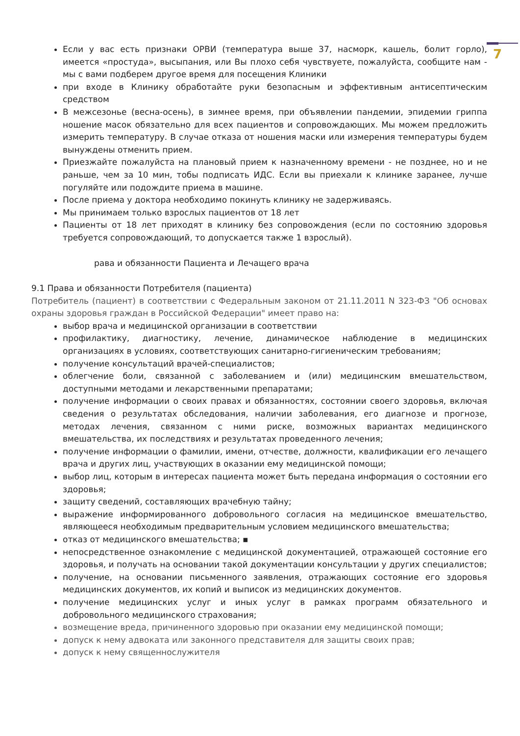7
Если у вас есть признаки ОРВИ (температура выше 37, насморк, кашель, болит горло), имеется «простуда», высыпания, или Вы плохо себя чувствуете, пожалуйста, сообщите нам - мы с вами подберем другое время для посещения Клиники
при входе в Клинику обработайте руки безопасным и эффективным антисептическим средством
В межсезонье (весна-осень), в зимнее время, при объявлении пандемии, эпидемии гриппа ношение масок обязательно для всех пациентов и сопровождающих. Мы можем предложить измерить температуру. В случае отказа от ношения маски или измерения температуры будем вынуждены отменить прием.
Приезжайте пожалуйста на плановый прием к назначенному времени - не позднее, но и не раньше, чем за 10 мин, тобы подписать ИДС. Если вы приехали к клинике заранее, лучше погуляйте или подождите приема в машине.
После приема у доктора необходимо покинуть клинику не задерживаясь.
Мы принимаем только взрослых пациентов от 18 лет
Пациенты от 18 лет приходят в клинику без сопровождения (если по состоянию здоровья требуется сопровождающий, то допускается также 1 взрослый).
рава и обязанности Пациента и Лечащего врача
9.1 Права и обязанности Потребителя (пациента)
Потребитель (пациент) в соответствии с Федеральным законом от 21.11.2011 N 323-ФЗ "Об основах охраны здоровья граждан в Российской Федерации" имеет право на:
выбор врача и медицинской организации в соответствии
профилактику, диагностику, лечение, динамическое наблюдение в медицинских организациях в условиях, соответствующих санитарно-гигиеническим требованиям;
получение консультаций врачей-специалистов;
облегчение боли, связанной с заболеванием и (или) медицинским вмешательством, доступными методами и лекарственными препаратами;
получение информации о своих правах и обязанностях, состоянии своего здоровья, включая сведения о результатах обследования, наличии заболевания, его диагнозе и прогнозе, методах лечения, связанном с ними риске, возможных вариантах медицинского вмешательства, их последствиях и результатах проведенного лечения;
получение информации о фамилии, имени, отчестве, должности, квалификации его лечащего врача и других лиц, участвующих в оказании ему медицинской помощи;
выбор лиц, которым в интересах пациента может быть передана информация о состоянии его здоровья;
защиту сведений, составляющих врачебную тайну;
выражение информированного добровольного согласия на медицинское вмешательство, являющееся необходимым предварительным условием медицинского вмешательства;
отказ от медицинского вмешательства; ▪
непосредственное ознакомление с медицинской документацией, отражающей состояние его здоровья, и получать на основании такой документации консультации у других специалистов;
получение, на основании письменного заявления, отражающих состояние его здоровья медицинских документов, их копий и выписок из медицинских документов.
получение медицинских услуг и иных услуг в рамках программ обязательного и добровольного медицинского страхования;
возмещение вреда, причиненного здоровью при оказании ему медицинской помощи;
допуск к нему адвоката или законного представителя для защиты своих прав;
допуск к нему священнослужителя